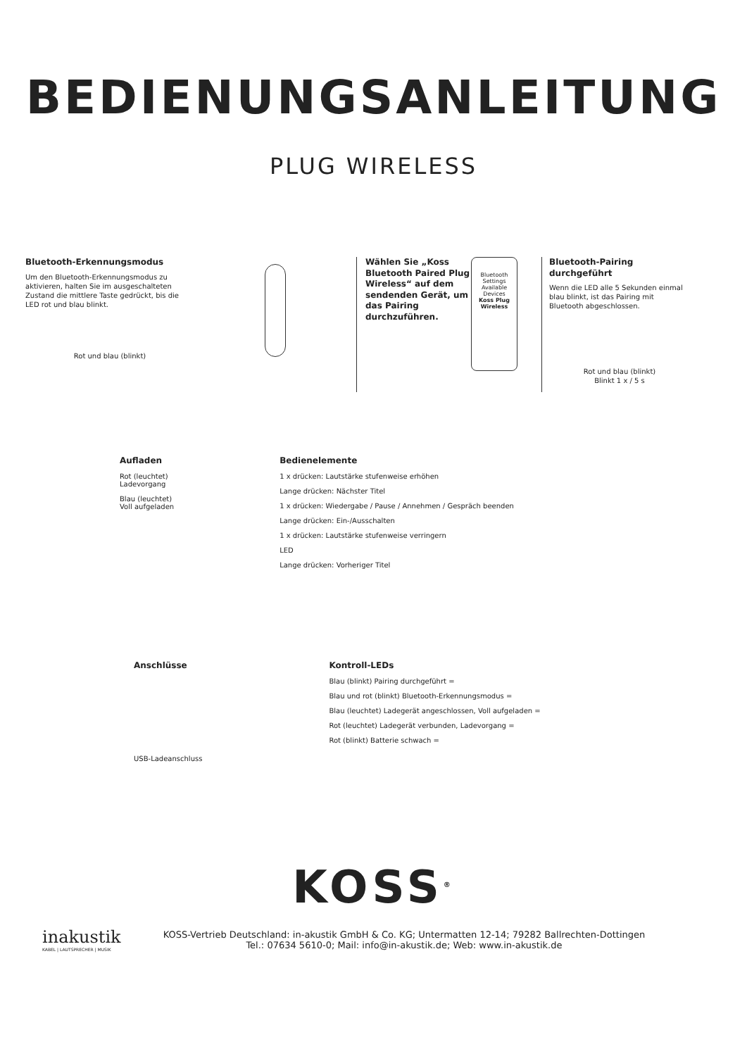BEDIENUNGSANLEITUNG
PLUG WIRELESS
Bluetooth-Erkennungsmodus
Um den Bluetooth-Erkennungsmodus zu aktivieren, halten Sie im ausgeschalteten Zustand die mittlere Taste gedrückt, bis die LED rot und blau blinkt.
Rot und blau (blinkt)
Wählen Sie „Koss Bluetooth Paired Plug Wireless“ auf dem sendenden Gerät, um das Pairing durchzuführen.
Bluetooth Settings
Available Devices
Koss Plug Wireless
Bluetooth-Pairing durchgeführt
Wenn die LED alle 5 Sekunden einmal blau blinkt, ist das Pairing mit Bluetooth abgeschlossen.
Rot und blau (blinkt)
Blinkt 1 x / 5 s
Aufladen
Rot (leuchtet)
Ladevorgang
Blau (leuchtet)
Voll aufgeladen
Bedienelemente
1 x drücken: Lautstärke stufenweise erhöhen
Lange drücken: Nächster Titel
1 x drücken: Wiedergabe / Pause / Annehmen / Gespräch beenden
Lange drücken: Ein-/Ausschalten
1 x drücken: Lautstärke stufenweise verringern
LED
Lange drücken: Vorheriger Titel
Anschlüsse
USB-Ladeanschluss
Kontroll-LEDs
Blau (blinkt) Pairing durchgeführt =
Blau und rot (blinkt) Bluetooth-Erkennungsmodus =
Blau (leuchtet) Ladegerät angeschlossen, Voll aufgeladen =
Rot (leuchtet) Ladegerät verbunden, Ladevorgang =
Rot (blinkt) Batterie schwach =
KOSS<sup>®</sup>
inakustik
KABEL | LAUTSPRECHER | MUSIK
KOSS-Vertrieb Deutschland: in-akustik GmbH & Co. KG; Untermatten 12-14; 79282 Ballrechten-Dottingen
Tel.: 07634 5610-0; Mail: info@in-akustik.de; Web: www.in-akustik.de